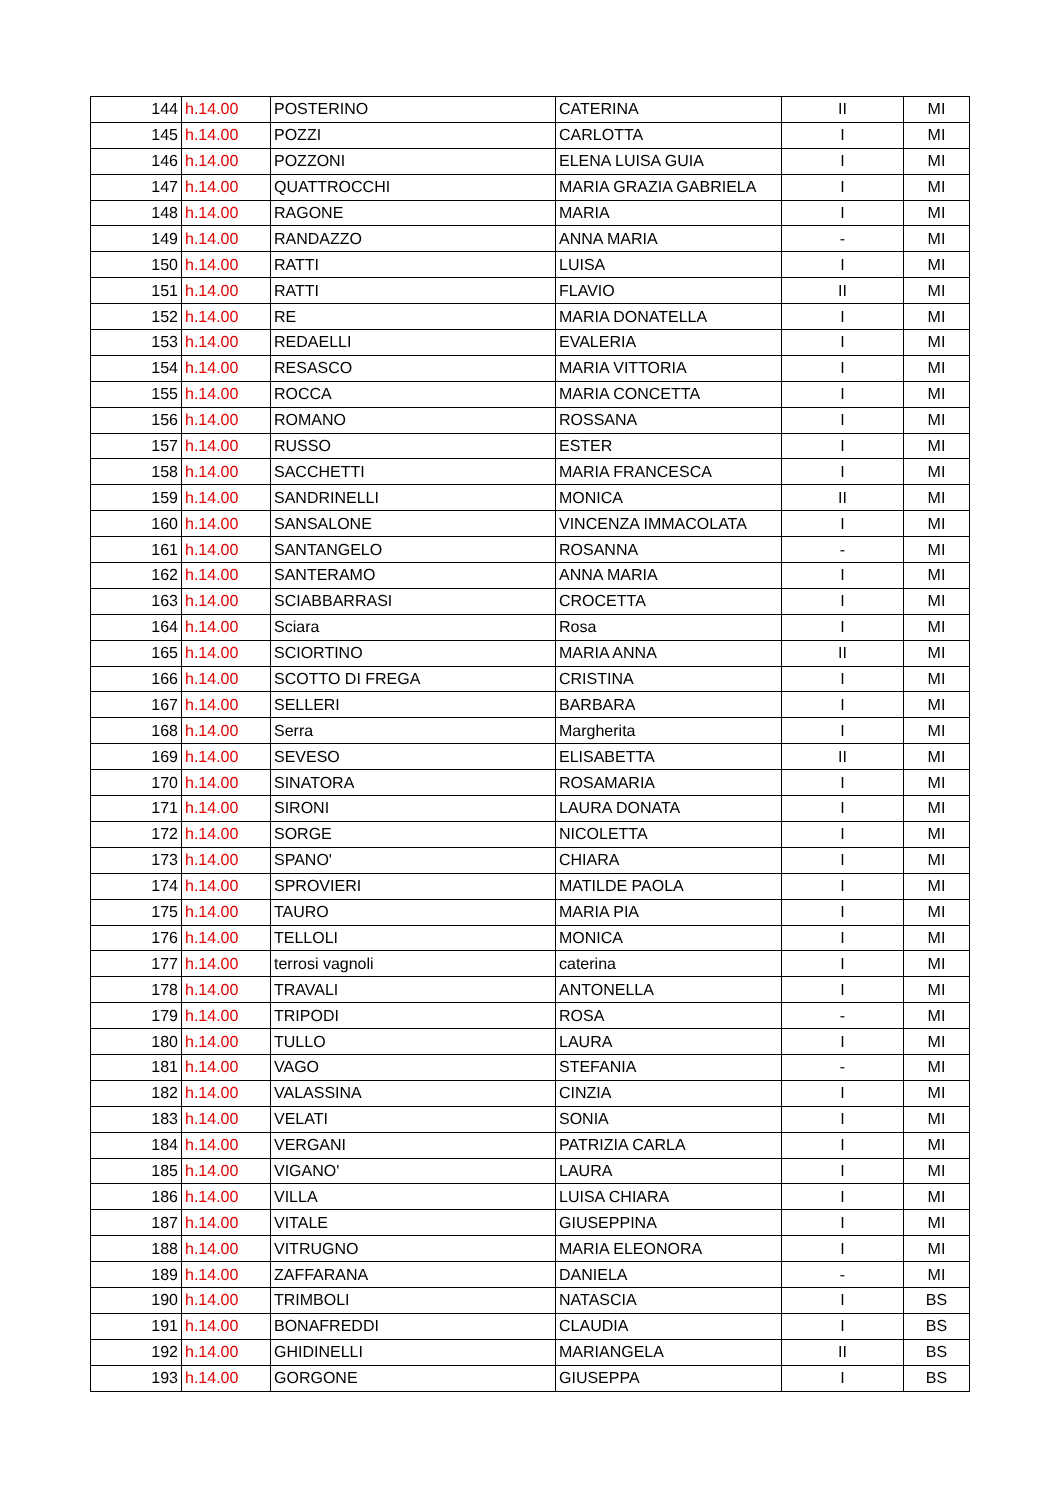| 144 | h.14.00 | POSTERINO | CATERINA | II | MI |
| 145 | h.14.00 | POZZI | CARLOTTA | I | MI |
| 146 | h.14.00 | POZZONI | ELENA LUISA GUIA | I | MI |
| 147 | h.14.00 | QUATTROCCHI | MARIA GRAZIA GABRIELA | I | MI |
| 148 | h.14.00 | RAGONE | MARIA | I | MI |
| 149 | h.14.00 | RANDAZZO | ANNA MARIA | - | MI |
| 150 | h.14.00 | RATTI | LUISA | I | MI |
| 151 | h.14.00 | RATTI | FLAVIO | II | MI |
| 152 | h.14.00 | RE | MARIA DONATELLA | I | MI |
| 153 | h.14.00 | REDAELLI | EVALERIA | I | MI |
| 154 | h.14.00 | RESASCO | MARIA VITTORIA | I | MI |
| 155 | h.14.00 | ROCCA | MARIA CONCETTA | I | MI |
| 156 | h.14.00 | ROMANO | ROSSANA | I | MI |
| 157 | h.14.00 | RUSSO | ESTER | I | MI |
| 158 | h.14.00 | SACCHETTI | MARIA FRANCESCA | I | MI |
| 159 | h.14.00 | SANDRINELLI | MONICA | II | MI |
| 160 | h.14.00 | SANSALONE | VINCENZA IMMACOLATA | I | MI |
| 161 | h.14.00 | SANTANGELO | ROSANNA | - | MI |
| 162 | h.14.00 | SANTERAMO | ANNA MARIA | I | MI |
| 163 | h.14.00 | SCIABBARRASI | CROCETTA | I | MI |
| 164 | h.14.00 | Sciara | Rosa | I | MI |
| 165 | h.14.00 | SCIORTINO | MARIA ANNA | II | MI |
| 166 | h.14.00 | SCOTTO DI FREGA | CRISTINA | I | MI |
| 167 | h.14.00 | SELLERI | BARBARA | I | MI |
| 168 | h.14.00 | Serra | Margherita | I | MI |
| 169 | h.14.00 | SEVESO | ELISABETTA | II | MI |
| 170 | h.14.00 | SINATORA | ROSAMARIA | I | MI |
| 171 | h.14.00 | SIRONI | LAURA DONATA | I | MI |
| 172 | h.14.00 | SORGE | NICOLETTA | I | MI |
| 173 | h.14.00 | SPANO' | CHIARA | I | MI |
| 174 | h.14.00 | SPROVIERI | MATILDE PAOLA | I | MI |
| 175 | h.14.00 | TAURO | MARIA PIA | I | MI |
| 176 | h.14.00 | TELLOLI | MONICA | I | MI |
| 177 | h.14.00 | terrosi vagnoli | caterina | I | MI |
| 178 | h.14.00 | TRAVALI | ANTONELLA | I | MI |
| 179 | h.14.00 | TRIPODI | ROSA | - | MI |
| 180 | h.14.00 | TULLO | LAURA | I | MI |
| 181 | h.14.00 | VAGO | STEFANIA | - | MI |
| 182 | h.14.00 | VALASSINA | CINZIA | I | MI |
| 183 | h.14.00 | VELATI | SONIA | I | MI |
| 184 | h.14.00 | VERGANI | PATRIZIA CARLA | I | MI |
| 185 | h.14.00 | VIGANO' | LAURA | I | MI |
| 186 | h.14.00 | VILLA | LUISA CHIARA | I | MI |
| 187 | h.14.00 | VITALE | GIUSEPPINA | I | MI |
| 188 | h.14.00 | VITRUGNO | MARIA ELEONORA | I | MI |
| 189 | h.14.00 | ZAFFARANA | DANIELA | - | MI |
| 190 | h.14.00 | TRIMBOLI | NATASCIA | I | BS |
| 191 | h.14.00 | BONAFREDDI | CLAUDIA | I | BS |
| 192 | h.14.00 | GHIDINELLI | MARIANGELA | II | BS |
| 193 | h.14.00 | GORGONE | GIUSEPPA | I | BS |